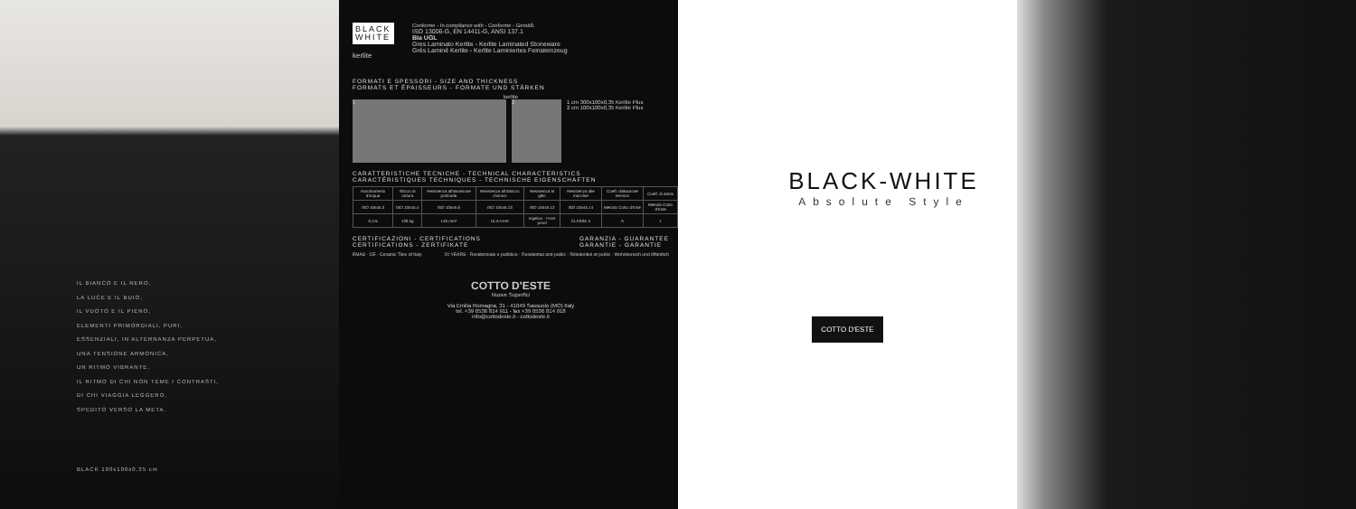IL BIANCO E IL NERO,
LA LUCE E IL BUIO,
IL VUOTO E IL PIENO,
ELEMENTI PRIMORDIALI, PURI,
ESSENZIALI, IN ALTERNANZA PERPETUA,
UNA TENSIONE ARMONICA,
UN RITMO VIBRANTE,
IL RITMO DI CHI NON TEME I CONTRASTI,
DI CHI VIAGGIA LEGGERO,
SPEDITO VERSO LA META.
BLACK 100x100x0,35 cm
BLACK WHITE
kerlite
Conforme - In compliance with - Conforme - Gemäß:
ISO 13006-G, EN 14411-G, ANSI 137.1
BIa UGL
Gres Laminato Kerlite - Kerlite Laminated Stoneware
Grès Laminé Kerlite - Kerlite Laminiertes Feinsteinzeug
FORMATI E SPESSORI - SIZE AND THICKNESS
FORMATS ET ÉPAISSEURS - FORMATE UND STÄRKEN
kerlite
1 2
1 cm 300x100x0,35 Kerlite Plus
2 cm 100x100x0,35 Kerlite Plus
CARATTERISTICHE TECNICHE - TECHNICAL CHARACTERISTICS
CARACTÉRISTIQUES TECHNIQUES - TECHNISCHE EIGENSCHAFTEN
| Assorbimento d'acqua | Sforzo di rottura | Resistenza all'abrasione profonda | Resistenza all'attacco chimico | Resistenza al gelo | Resistenza alle macchie | Coeff. dilatazione termica | Coeff. di attrito |
| --- | --- | --- | --- | --- | --- | --- | --- |
| ISO 10545.3 | ISO 10545.4 | ISO 10545.6 | ISO 10545.13 | ISO 10545.12 | ISO 10545.14 | Metodo Cotto d'Este | Metodo Cotto d'Este |
| 0,1% | 126 kg | 146 mm³ | ULA-UHA | Ingelivo - Frost proof | CLASSE 5 | A | 1 |
CERTIFICAZIONI - CERTIFICATIONS
CERTIFICATIONS - ZERTIFIKATE
GARANZIA - GUARANTEE
GARANTIE - GARANTIE
EMAS · CE · Ceramic Tiles of Italy
20 YEARS · Residenziale e pubblico · Residential and public · Résidentiel et public · Wohnbereich und öffentlich
COTTO D'ESTE
Nuove Superfici
Via Emilia Romagna, 31 - 41049 Sassuolo (MO) Italy
tel. +39 0536 814 911 - fax +39 0536 814 918
info@cottodeste.it - cottodeste.it
BLACK-WHITE
Absolute Style
COTTO D'ESTE